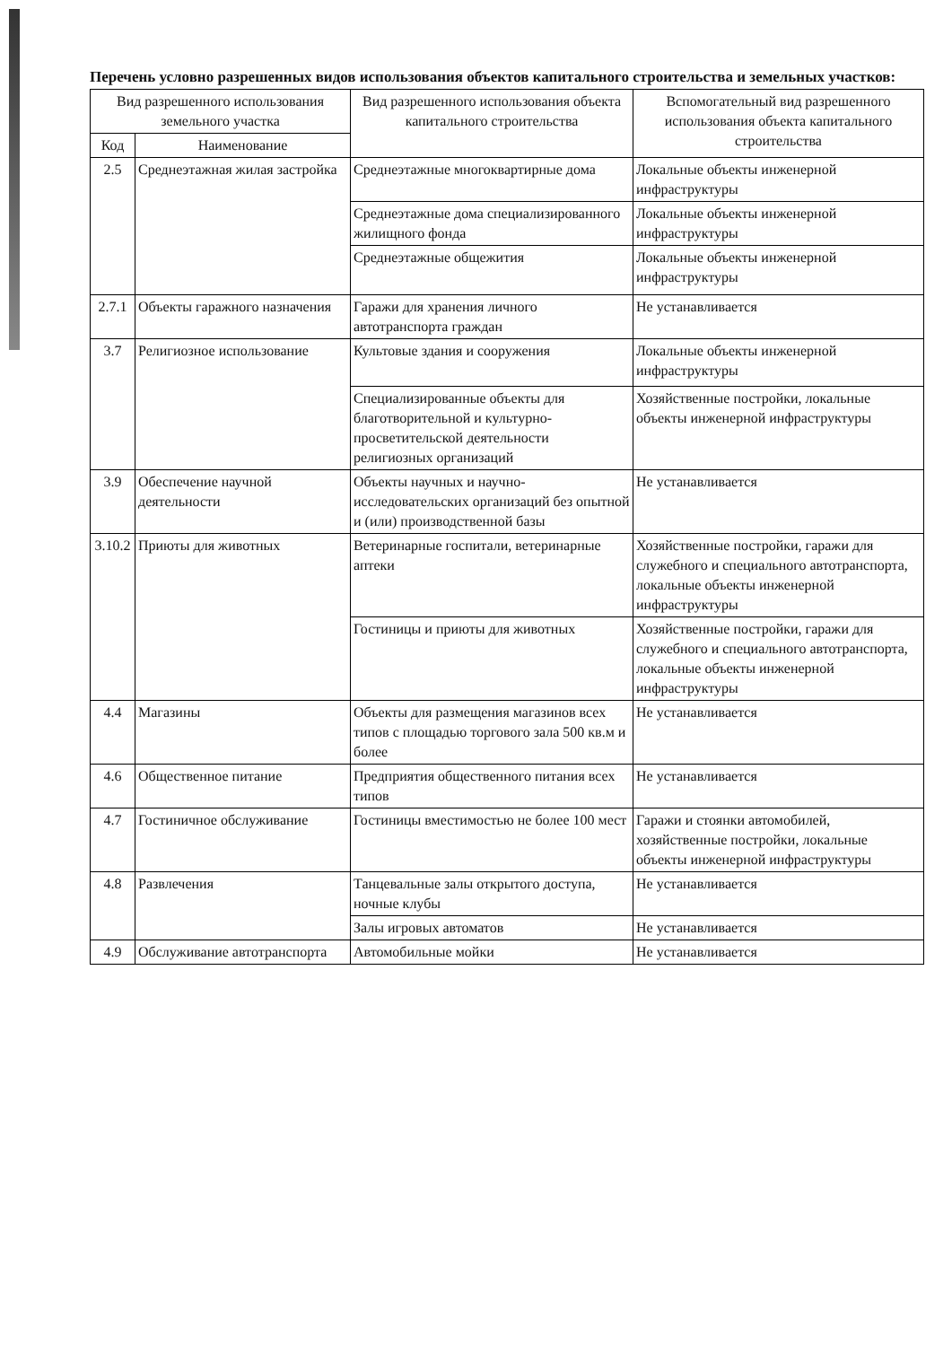Перечень условно разрешенных видов использования объектов капитального строительства и земельных участков:
| Вид разрешенного использования земельного участка | | Вид разрешенного использования объекта капитального строительства | Вспомогательный вид разрешенного использования объекта капитального строительства |
| --- | --- | --- | --- |
| Код | Наименование | | |
| 2.5 | Среднеэтажная жилая застройка | Среднеэтажные многоквартирные дома | Локальные объекты инженерной инфраструктуры |
| | | Среднеэтажные дома специализированного жилищного фонда | Локальные объекты инженерной инфраструктуры |
| | | Среднеэтажные общежития | Локальные объекты инженерной инфраструктуры |
| 2.7.1 | Объекты гаражного назначения | Гаражи для хранения личного автотранспорта граждан | Не устанавливается |
| 3.7 | Религиозное использование | Культовые здания и сооружения | Локальные объекты инженерной инфраструктуры |
| | | Специализированные объекты для благотворительной и культурно-просветительской деятельности религиозных организаций | Хозяйственные постройки, локальные объекты инженерной инфраструктуры |
| 3.9 | Обеспечение научной деятельности | Объекты научных и научно-исследовательских организаций без опытной и (или) производственной базы | Не устанавливается |
| 3.10.2 | Приюты для животных | Ветеринарные госпитали, ветеринарные аптеки | Хозяйственные постройки, гаражи для служебного и специального автотранспорта, локальные объекты инженерной инфраструктуры |
| | | Гостиницы и приюты для животных | Хозяйственные постройки, гаражи для служебного и специального автотранспорта, локальные объекты инженерной инфраструктуры |
| 4.4 | Магазины | Объекты для размещения магазинов всех типов с площадью торгового зала 500 кв.м и более | Не устанавливается |
| 4.6 | Общественное питание | Предприятия общественного питания всех типов | Не устанавливается |
| 4.7 | Гостиничное обслуживание | Гостиницы вместимостью не более 100 мест | Гаражи и стоянки автомобилей, хозяйственные постройки, локальные объекты инженерной инфраструктуры |
| 4.8 | Развлечения | Танцевальные залы открытого доступа, ночные клубы | Не устанавливается |
| | | Залы игровых автоматов | Не устанавливается |
| 4.9 | Обслуживание автотранспорта | Автомобильные мойки | Не устанавливается |